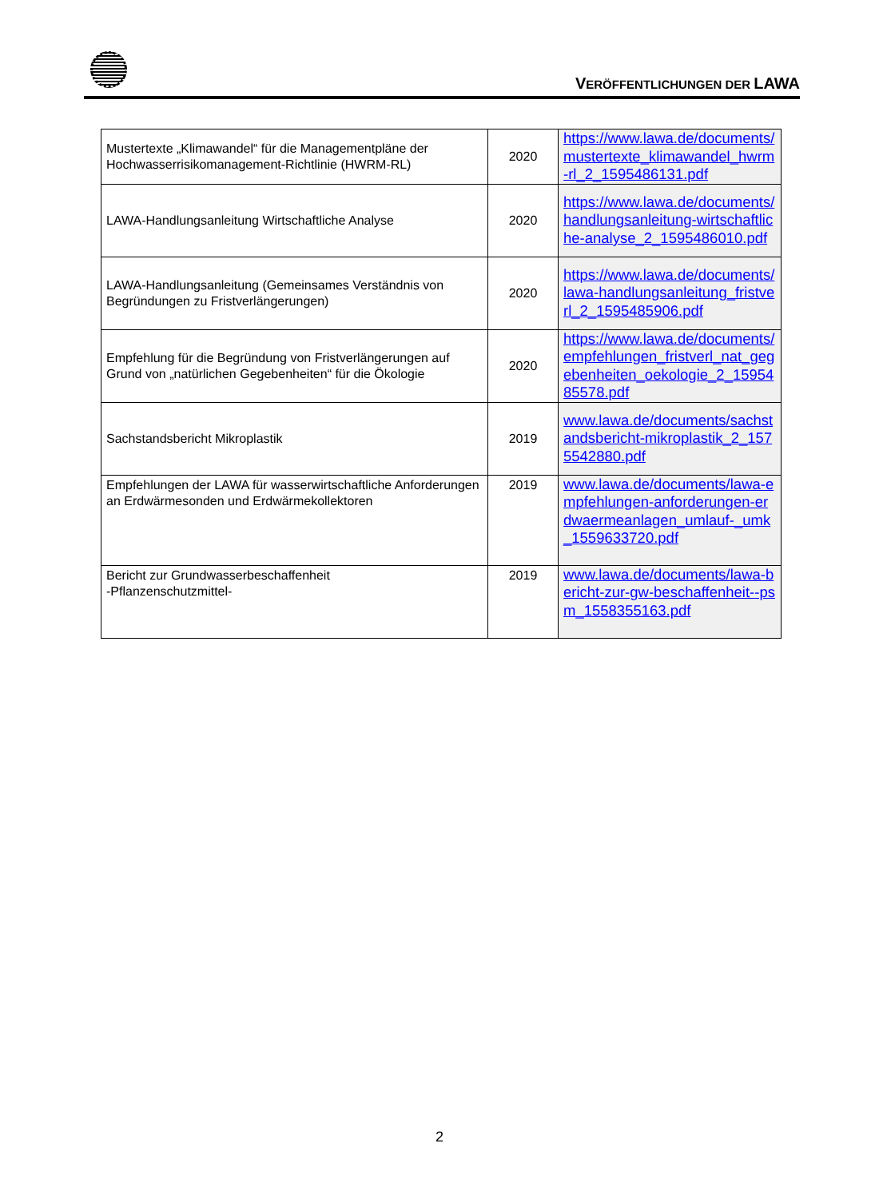VERÖFFENTLICHUNGEN DER LAWA
| Mustertexte „Klimawandel“ für die Managementpläne der Hochwasserrisikomanagement-Richtlinie (HWRM-RL) | 2020 | https://www.lawa.de/documents/mustertexte_klimawandel_hwrm-rl_2_1595486131.pdf |
| LAWA-Handlungsanleitung Wirtschaftliche Analyse | 2020 | https://www.lawa.de/documents/handlungsanleitung-wirtschaftliche-analyse_2_1595486010.pdf |
| LAWA-Handlungsanleitung (Gemeinsames Verständnis von Begründungen zu Fristverlängerungen) | 2020 | https://www.lawa.de/documents/lawa-handlungsanleitung_fristverl_2_1595485906.pdf |
| Empfehlung für die Begründung von Fristverlängerungen auf Grund von „natürlichen Gegebenheiten“ für die Ökologie | 2020 | https://www.lawa.de/documents/empfehlungen_fristverl_nat_gegebenheiten_oekologie_2_1595485578.pdf |
| Sachstandsbericht Mikroplastik | 2019 | www.lawa.de/documents/sachstandsbericht-mikroplastik_2_1575542880.pdf |
| Empfehlungen der LAWA für wasserwirtschaftliche Anforderungen an Erdwärmesonden und Erdwärmekollektoren | 2019 | www.lawa.de/documents/lawa-empfehlungen-anforderungen-erdwaermeanlagen_umlauf-_umk_1559633720.pdf |
| Bericht zur Grundwasserbeschaffenheit -Pflanzenschutzmittel- | 2019 | www.lawa.de/documents/lawa-bericht-zur-gw-beschaffenheit--psm_1558355163.pdf |
2